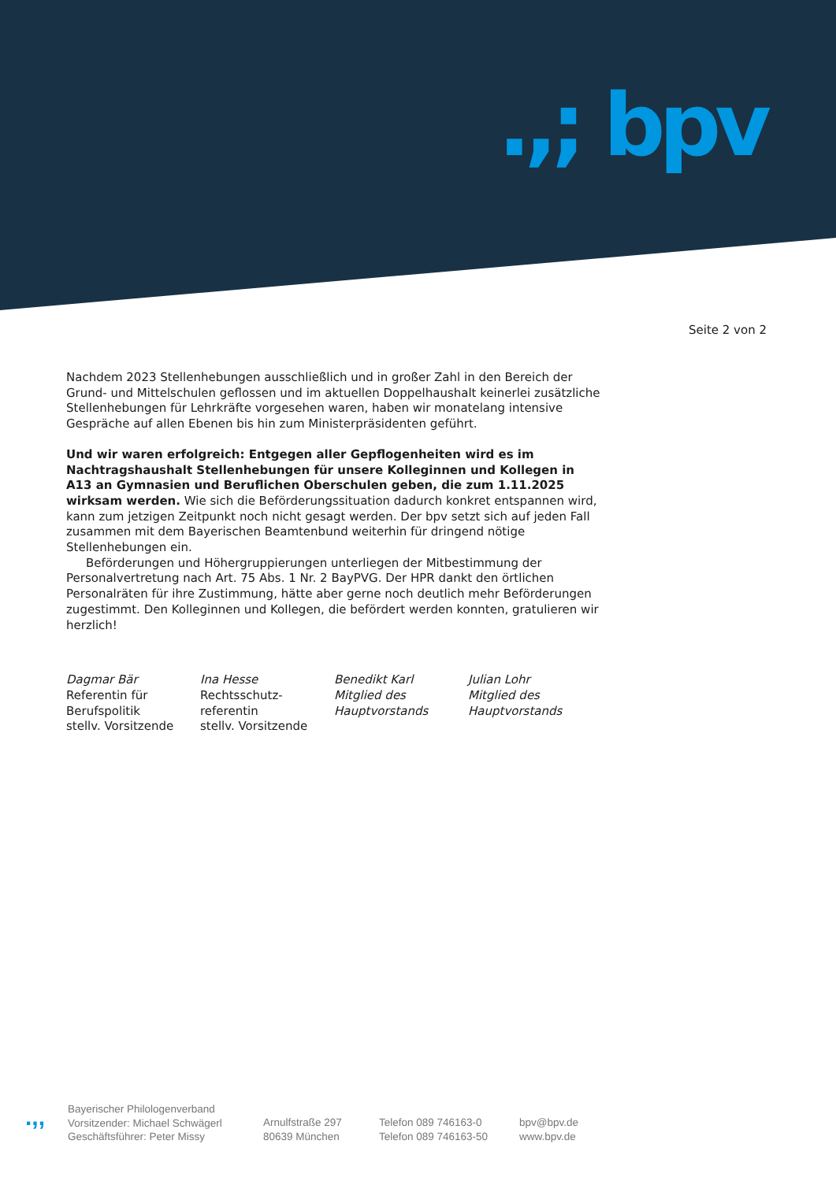.,; bpv
Seite 2 von 2
Nachdem 2023 Stellenhebungen ausschließlich und in großer Zahl in den Bereich der Grund- und Mittelschulen geflossen und im aktuellen Doppelhaushalt keinerlei zusätzliche Stellen­hebungen für Lehrkräfte vorgesehen waren, haben wir monatelang intensive Gespräche auf allen Ebenen bis hin zum Ministerpräsidenten geführt.
Und wir waren erfolgreich: Entgegen aller Gepflogenheiten wird es im Nachtrags­haushalt Stellenhebungen für unsere Kolleginnen und Kollegen in A13 an Gymnasien und Beruflichen Oberschulen geben, die zum 1.11.2025 wirksam werden. Wie sich die Beförderungssituation dadurch konkret entspannen wird, kann zum jetzigen Zeitpunkt noch nicht gesagt werden. Der bpv setzt sich auf jeden Fall zusammen mit dem Bayerischen Beamtenbund weiterhin für dringend nötige Stellenhebungen ein.
Beförderungen und Höhergruppierungen unterliegen der Mitbestimmung der Personalver­tretung nach Art. 75 Abs. 1 Nr. 2 BayPVG. Der HPR dankt den örtlichen Personalräten für ihre Zustimmung, hätte aber gerne noch deutlich mehr Beförderungen zugestimmt. Den Kolleginnen und Kollegen, die befördert werden konnten, gratulieren wir herzlich!
Dagmar Bär
Referentin für
Berufspolitik
stellv. Vorsitzende
Ina Hesse
Rechtsschutz-
referentin
stellv. Vorsitzende
Benedikt Karl
Mitglied des
Hauptvorstands
Julian Lohr
Mitglied des
Hauptvorstands
.,,
Bayerischer Philologenverband
Vorsitzender: Michael Schwägerl
Geschäftsführer: Peter Missy
Arnulfstraße 297
80639 München
Telefon 089 746163-0
Telefon 089 746163-50
bpv@bpv.de
www.bpv.de